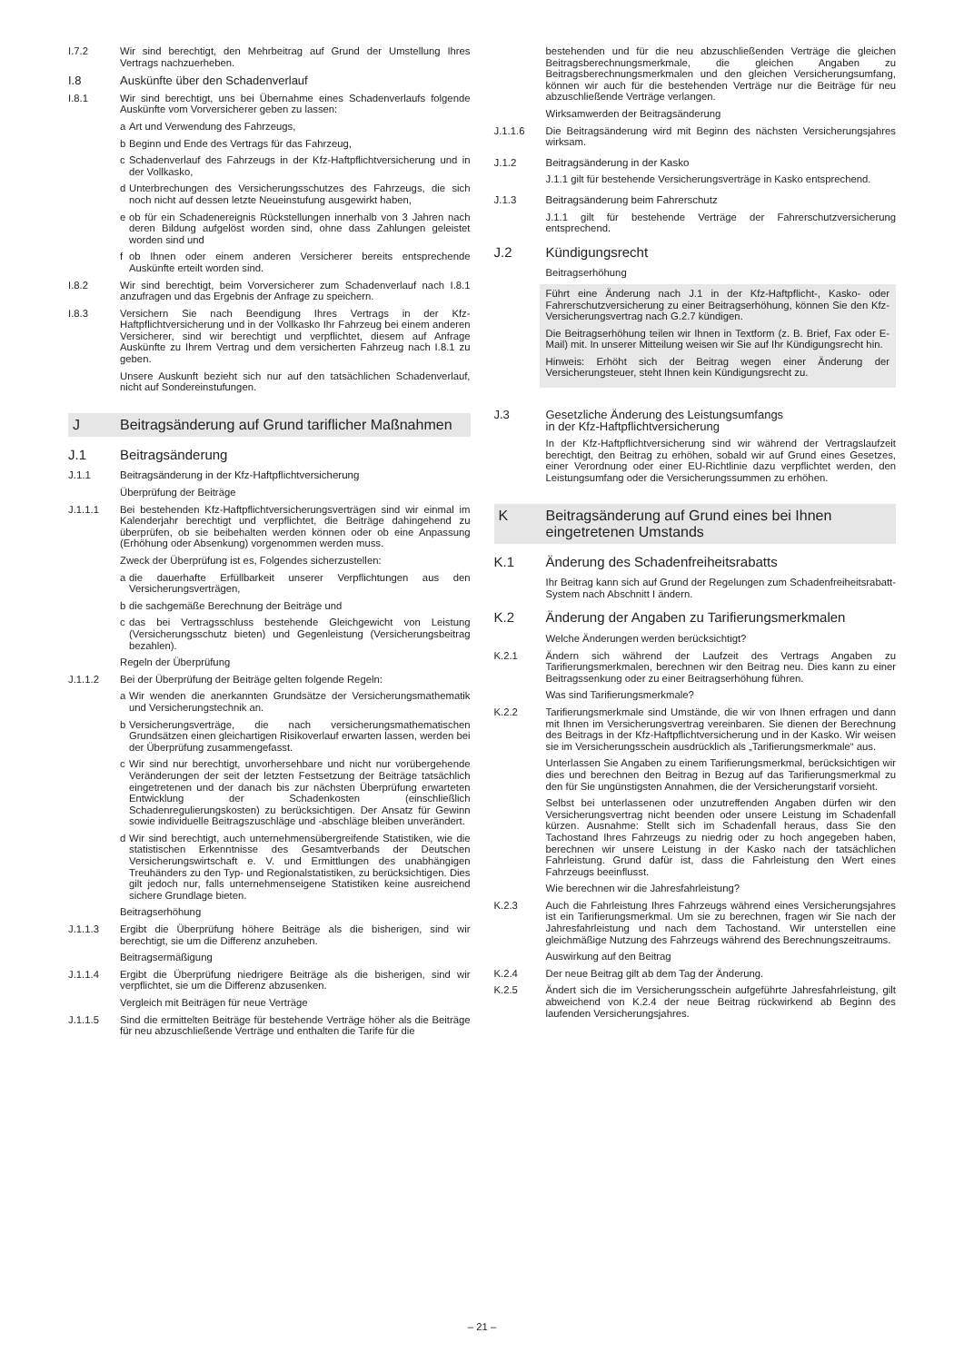I.7.2 Wir sind berechtigt, den Mehrbeitrag auf Grund der Umstellung Ihres Vertrags nachzuerheben.
I.8 Auskünfte über den Schadenverlauf
I.8.1 Wir sind berechtigt, uns bei Übernahme eines Schadenverlaufs folgende Auskünfte vom Vorversicherer geben zu lassen:
a Art und Verwendung des Fahrzeugs,
b Beginn und Ende des Vertrags für das Fahrzeug,
c Schadenverlauf des Fahrzeugs in der Kfz-Haftpflichtversicherung und in der Vollkasko,
d Unterbrechungen des Versicherungsschutzes des Fahrzeugs, die sich noch nicht auf dessen letzte Neueinstufung ausgewirkt haben,
e ob für ein Schadenereignis Rückstellungen innerhalb von 3 Jahren nach deren Bildung aufgelöst worden sind, ohne dass Zahlungen geleistet worden sind und
f ob Ihnen oder einem anderen Versicherer bereits entsprechende Auskünfte erteilt worden sind.
I.8.2 Wir sind berechtigt, beim Vorversicherer zum Schadenverlauf nach I.8.1 anzufragen und das Ergebnis der Anfrage zu speichern.
I.8.3 Versichern Sie nach Beendigung Ihres Vertrags in der Kfz-Haftpflichtversicherung und in der Vollkasko Ihr Fahrzeug bei einem anderen Versicherer, sind wir berechtigt und verpflichtet, diesem auf Anfrage Auskünfte zu Ihrem Vertrag und dem versicherten Fahrzeug nach I.8.1 zu geben.
Unsere Auskunft bezieht sich nur auf den tatsächlichen Schadenverlauf, nicht auf Sondereinstufungen.
J Beitragsänderung auf Grund tariflicher Maßnahmen
J.1 Beitragsänderung
J.1.1 Beitragsänderung in der Kfz-Haftpflichtversicherung
Überprüfung der Beiträge
J.1.1.1 Bei bestehenden Kfz-Haftpflichtversicherungsverträgen sind wir einmal im Kalenderjahr berechtigt und verpflichtet, die Beiträge dahingehend zu überprüfen, ob sie beibehalten werden können oder ob eine Anpassung (Erhöhung oder Absenkung) vorgenommen werden muss.
Zweck der Überprüfung ist es, Folgendes sicherzustellen:
a die dauerhafte Erfüllbarkeit unserer Verpflichtungen aus den Versicherungsverträgen,
b die sachgemäße Berechnung der Beiträge und
c das bei Vertragsschluss bestehende Gleichgewicht von Leistung (Versicherungsschutz bieten) und Gegenleistung (Versicherungsbeitrag bezahlen).
Regeln der Überprüfung
J.1.1.2 Bei der Überprüfung der Beiträge gelten folgende Regeln:
a Wir wenden die anerkannten Grundsätze der Versicherungsmathematik und Versicherungstechnik an.
b Versicherungsverträge, die nach versicherungsmathematischen Grundsätzen einen gleichartigen Risikoverlauf erwarten lassen, werden bei der Überprüfung zusammengefasst.
c Wir sind nur berechtigt, unvorhersehbare und nicht nur vorübergehende Veränderungen der seit der letzten Festsetzung der Beiträge tatsächlich eingetretenen und der danach bis zur nächsten Überprüfung erwarteten Entwicklung der Schadenkosten (einschließlich Schadenregulierungskosten) zu berücksichtigen. Der Ansatz für Gewinn sowie individuelle Beitragszuschläge und -abschläge bleiben unverändert.
d Wir sind berechtigt, auch unternehmensübergreifende Statistiken, wie die statistischen Erkenntnisse des Gesamtverbands der Deutschen Versicherungswirtschaft e. V. und Ermittlungen des unabhängigen Treuhänders zu den Typ- und Regionalstatistiken, zu berücksichtigen. Dies gilt jedoch nur, falls unternehmenseigene Statistiken keine ausreichend sichere Grundlage bieten.
Beitragserhöhung
J.1.1.3 Ergibt die Überprüfung höhere Beiträge als die bisherigen, sind wir berechtigt, sie um die Differenz anzuheben.
Beitragsermäßigung
J.1.1.4 Ergibt die Überprüfung niedrigere Beiträge als die bisherigen, sind wir verpflichtet, sie um die Differenz abzusenken.
Vergleich mit Beiträgen für neue Verträge
J.1.1.5 Sind die ermittelten Beiträge für bestehende Verträge höher als die Beiträge für neu abzuschließende Verträge und enthalten die Tarife für die
bestehenden und für die neu abzuschließenden Verträge die gleichen Beitragsberechnungsmerkmale, die gleichen Angaben zu Beitragsberechnungsmerkmalen und den gleichen Versicherungsumfang, können wir auch für die bestehenden Verträge nur die Beiträge für neu abzuschließende Verträge verlangen.
Wirksamwerden der Beitragsänderung
J.1.1.6 Die Beitragsänderung wird mit Beginn des nächsten Versicherungsjahres wirksam.
J.1.2 Beitragsänderung in der Kasko
J.1.1 gilt für bestehende Versicherungsverträge in Kasko entsprechend.
J.1.3 Beitragsänderung beim Fahrerschutz
J.1.1 gilt für bestehende Verträge der Fahrerschutzversicherung entsprechend.
J.2 Kündigungsrecht
Beitragserhöhung
Führt eine Änderung nach J.1 in der Kfz-Haftpflicht-, Kasko- oder Fahrerschutzversicherung zu einer Beitragserhöhung, können Sie den Kfz-Versicherungsvertrag nach G.2.7 kündigen.
Die Beitragserhöhung teilen wir Ihnen in Textform (z. B. Brief, Fax oder E-Mail) mit. In unserer Mitteilung weisen wir Sie auf Ihr Kündigungsrecht hin.
Hinweis: Erhöht sich der Beitrag wegen einer Änderung der Versicherungsteuer, steht Ihnen kein Kündigungsrecht zu.
J.3 Gesetzliche Änderung des Leistungsumfangs
in der Kfz-Haftpflichtversicherung
In der Kfz-Haftpflichtversicherung sind wir während der Vertragslaufzeit berechtigt, den Beitrag zu erhöhen, sobald wir auf Grund eines Gesetzes, einer Verordnung oder einer EU-Richtlinie dazu verpflichtet werden, den Leistungsumfang oder die Versicherungssummen zu erhöhen.
K Beitragsänderung auf Grund eines bei Ihnen eingetretenen Umstands
K.1 Änderung des Schadenfreiheitsrabatts
Ihr Beitrag kann sich auf Grund der Regelungen zum Schadenfreiheitsrabatt-System nach Abschnitt I ändern.
K.2 Änderung der Angaben zu Tarifierungsmerkmalen
Welche Änderungen werden berücksichtigt?
K.2.1 Ändern sich während der Laufzeit des Vertrags Angaben zu Tarifierungsmerkmalen, berechnen wir den Beitrag neu. Dies kann zu einer Beitragssenkung oder zu einer Beitragserhöhung führen.
Was sind Tarifierungsmerkmale?
K.2.2 Tarifierungsmerkmale sind Umstände, die wir von Ihnen erfragen und dann mit Ihnen im Versicherungsvertrag vereinbaren. Sie dienen der Berechnung des Beitrags in der Kfz-Haftpflichtversicherung und in der Kasko. Wir weisen sie im Versicherungsschein ausdrücklich als „Tarifierungsmerkmale“ aus.
Unterlassen Sie Angaben zu einem Tarifierungsmerkmal, berücksichtigen wir dies und berechnen den Beitrag in Bezug auf das Tarifierungsmerkmal zu den für Sie ungünstigsten Annahmen, die der Versicherungstarif vorsieht.
Selbst bei unterlassenen oder unzutreffenden Angaben dürfen wir den Versicherungsvertrag nicht beenden oder unsere Leistung im Schadenfall kürzen. Ausnahme: Stellt sich im Schadenfall heraus, dass Sie den Tachostand Ihres Fahrzeugs zu niedrig oder zu hoch angegeben haben, berechnen wir unsere Leistung in der Kasko nach der tatsächlichen Fahrleistung. Grund dafür ist, dass die Fahrleistung den Wert eines Fahrzeugs beeinflusst.
Wie berechnen wir die Jahresfahrleistung?
K.2.3 Auch die Fahrleistung Ihres Fahrzeugs während eines Versicherungsjahres ist ein Tarifierungsmerkmal. Um sie zu berechnen, fragen wir Sie nach der Jahresfahrleistung und nach dem Tachostand. Wir unterstellen eine gleichmäßige Nutzung des Fahrzeugs während des Berechnungszeitraums.
Auswirkung auf den Beitrag
K.2.4 Der neue Beitrag gilt ab dem Tag der Änderung.
K.2.5 Ändert sich die im Versicherungsschein aufgeführte Jahresfahrleistung, gilt abweichend von K.2.4 der neue Beitrag rückwirkend ab Beginn des laufenden Versicherungsjahres.
– 21 –